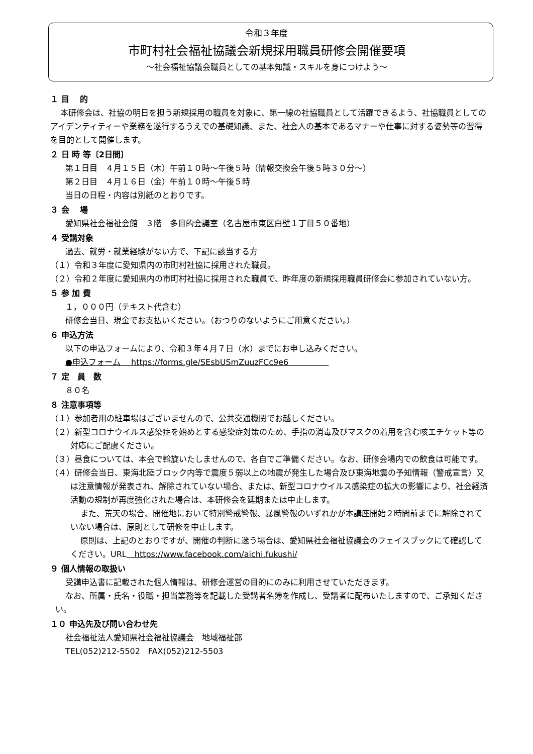令和３年度
市町村社会福祉協議会新規採用職員研修会開催要項
～社会福祉協議会職員としての基本知識・スキルを身につけよう～
１ 目　 的
本研修会は、社協の明日を担う新規採用の職員を対象に、第一線の社協職員として活躍できるよう、社協職員としてのアイデンティティーや業務を遂行するうえでの基礎知識、また、社会人の基本であるマナーや仕事に対する姿勢等の習得を目的として開催します。
２ 日 時 等〔2日間〕
第１日目　４月１５日（木）午前１０時～午後５時（情報交換会午後５時３０分～）
第２日目　４月１６日（金）午前１０時～午後５時
当日の日程・内容は別紙のとおりです。
３ 会　 場
愛知県社会福祉会館　３階　多目的会議室（名古屋市東区白壁１丁目５０番地）
４ 受講対象
過去、就労・就業経験がない方で、下記に該当する方
（１）令和３年度に愛知県内の市町村社協に採用された職員。
（２）令和２年度に愛知県内の市町村社協に採用された職員で、昨年度の新規採用職員研修会に参加されていない方。
５ 参 加 費
１，０００円（テキスト代含む）
研修会当日、現金でお支払いください。（おつりのないようにご用意ください。）
６ 申込方法
以下の申込フォームにより、令和３年４月７日（水）までにお申し込みください。
●申込フォーム　 https://forms.gle/SEsbUSmZuuzFCc9e6　　　　　
７ 定　員　数
８０名
８ 注意事項等
（１）参加者用の駐車場はございませんので、公共交通機関でお越しください。
（２）新型コロナウイルス感染症を始めとする感染症対策のため、手指の消毒及びマスクの着用を含む咳エチケット等の対応にご配慮ください。
（３）昼食については、本会で斡旋いたしませんので、各自でご準備ください。なお、研修会場内での飲食は可能です。
（４）研修会当日、東海北陸ブロック内等で震度５弱以上の地震が発生した場合及び東海地震の予知情報（警戒宣言）又は注意情報が発表され、解除されていない場合、または、新型コロナウイルス感染症の拡大の影響により、社会経済活動の規制が再度強化された場合は、本研修会を延期または中止します。
また、荒天の場合、開催地において特別警戒警報、暴風警報のいずれかが本講座開始２時間前までに解除されていない場合は、原則として研修を中止します。
原則は、上記のとおりですが、開催の判断に迷う場合は、愛知県社会福祉協議会のフェイスブックにて確認してください。URL　https://www.facebook.com/aichi.fukushi/
９ 個人情報の取扱い
受講申込書に記載された個人情報は、研修会運営の目的にのみに利用させていただきます。
なお、所属・氏名・役職・担当業務等を記載した受講者名簿を作成し、受講者に配布いたしますので、ご承知ください。
１０ 申込先及び問い合わせ先
社会福祉法人愛知県社会福祉協議会　地域福祉部
TEL(052)212-5502　FAX(052)212-5503